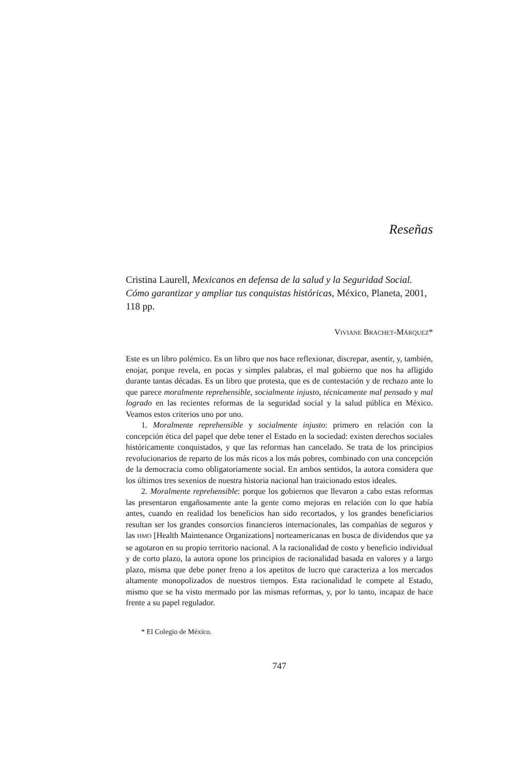Reseñas
Cristina Laurell, Mexicanos en defensa de la salud y la Seguridad Social. Cómo garantizar y ampliar tus conquistas históricas, México, Planeta, 2001, 118 pp.
VIVIANE BRACHET-MÁRQUEZ*
Este es un libro polémico. Es un libro que nos hace reflexionar, discrepar, asentir, y, también, enojar, porque revela, en pocas y simples palabras, el mal gobierno que nos ha afligido durante tantas décadas. Es un libro que protesta, que es de contestación y de rechazo ante lo que parece moralmente reprehensible, socialmente injusto, técnicamente mal pensado y mal logrado en las recientes reformas de la seguridad social y la salud pública en México. Veamos estos criterios uno por uno.
1. Moralmente reprehensible y socialmente injusto: primero en relación con la concepción ética del papel que debe tener el Estado en la sociedad: existen derechos sociales históricamente conquistados, y que las reformas han cancelado. Se trata de los principios revolucionarios de reparto de los más ricos a los más pobres, combinado con una concepción de la democracia como obligatoriamente social. En ambos sentidos, la autora considera que los últimos tres sexenios de nuestra historia nacional han traicionado estos ideales.
2. Moralmente reprehensible: porque los gobiernos que llevaron a cabo estas reformas las presentaron engañosamente ante la gente como mejoras en relación con lo que había antes, cuando en realidad los beneficios han sido recortados, y los grandes beneficiarios resultan ser los grandes consorcios financieros internacionales, las compañías de seguros y las HMO [Health Maintenance Organizations] norteamericanas en busca de dividendos que ya se agotaron en su propio territorio nacional. A la racionalidad de costo y beneficio individual y de corto plazo, la autora opone los principios de racionalidad basada en valores y a largo plazo, misma que debe poner freno a los apetitos de lucro que caracteriza a los mercados altamente monopolizados de nuestros tiempos. Esta racionalidad le compete al Estado, mismo que se ha visto mermado por las mismas reformas, y, por lo tanto, incapaz de hace frente a su papel regulador.
* El Colegio de México.
747